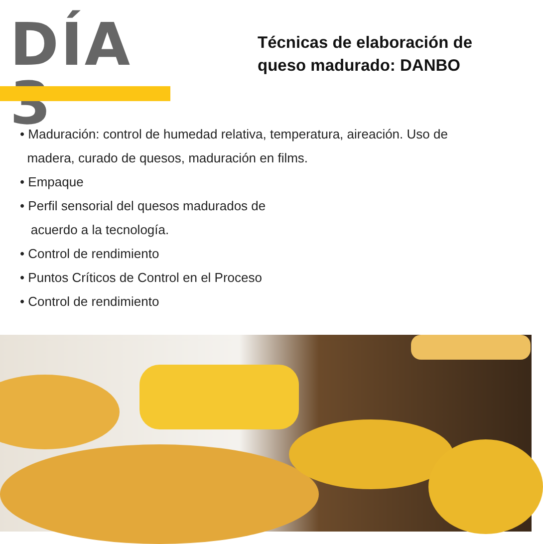DÍA 3
Técnicas de elaboración de
queso madurado: DANBO
• Maduración: control de humedad relativa, temperatura, aireación. Uso de
madera, curado de quesos, maduración en films.
• Empaque
• Perfil sensorial del quesos madurados de
acuerdo a la tecnología.
• Control de rendimiento
• Puntos Críticos de Control en el Proceso
• Control de rendimiento